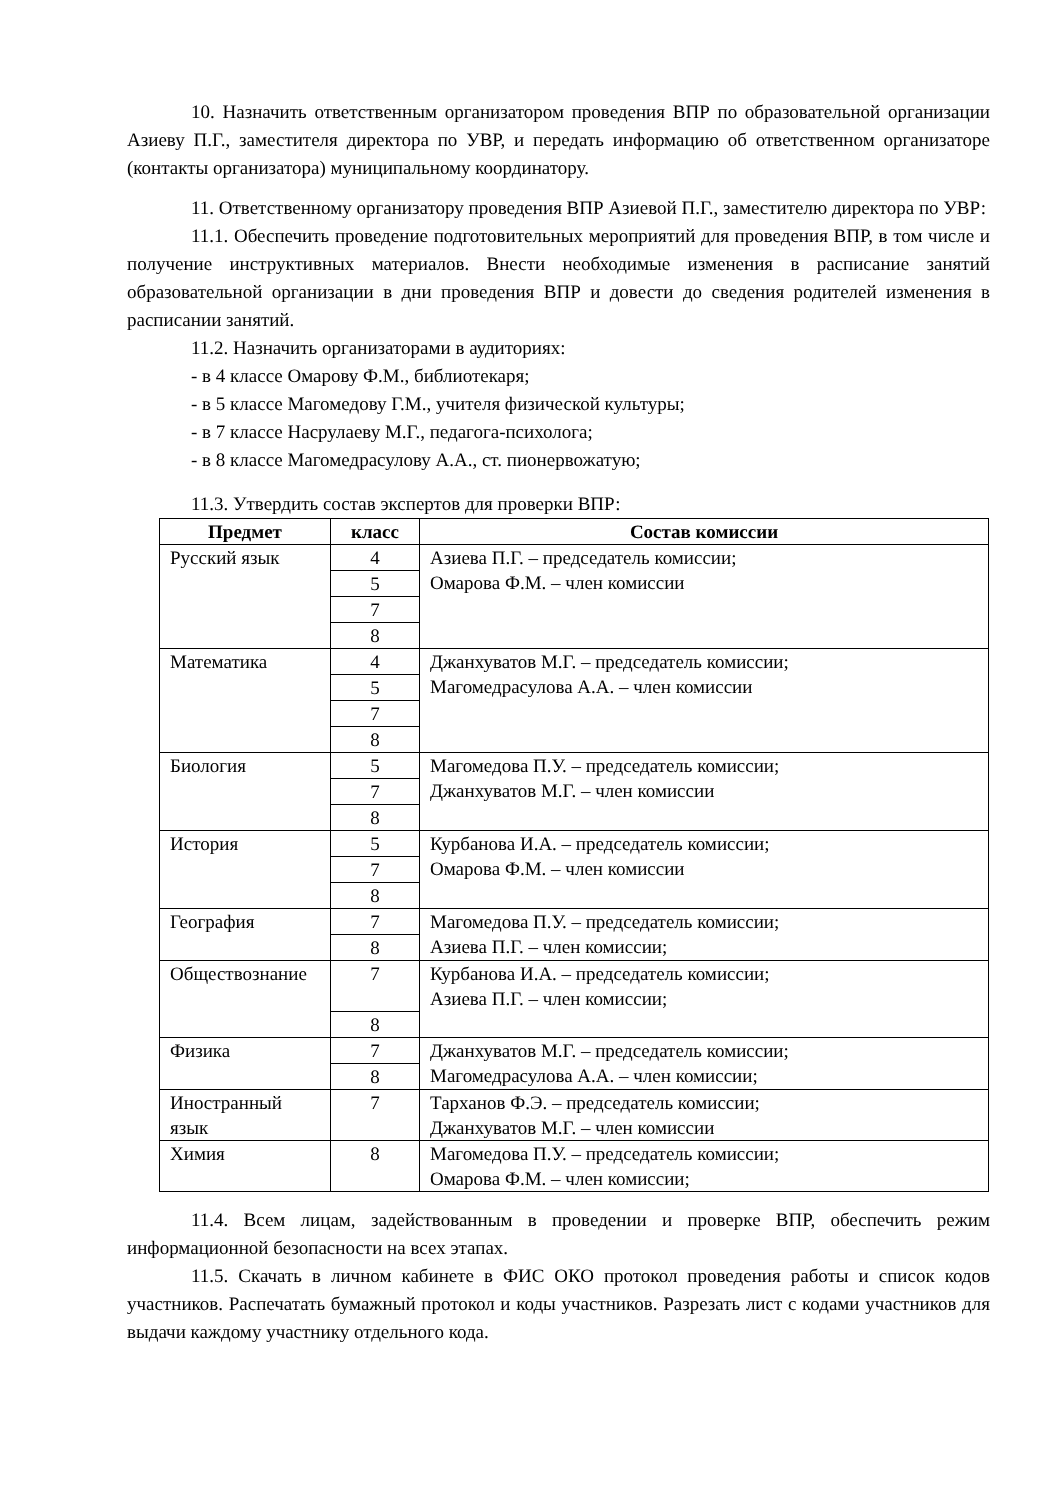10. Назначить ответственным организатором проведения ВПР по образовательной организации Азиеву П.Г., заместителя директора по УВР, и передать информацию об ответственном организаторе (контакты организатора) муниципальному координатору.
11. Ответственному организатору проведения ВПР Азиевой П.Г., заместителю директора по УВР:
11.1. Обеспечить проведение подготовительных мероприятий для проведения ВПР, в том числе и получение инструктивных материалов. Внести необходимые изменения в расписание занятий образовательной организации в дни проведения ВПР и довести до сведения родителей изменения в расписании занятий.
11.2. Назначить организаторами в аудиториях:
- в 4 классе Омарову Ф.М., библиотекаря;
- в 5 классе Магомедову Г.М., учителя физической культуры;
- в 7 классе Насрулаеву М.Г., педагога-психолога;
- в 8 классе Магомедрасулову А.А., ст. пионервожатую;
11.3. Утвердить состав экспертов для проверки ВПР:
| Предмет | класс | Состав комиссии |
| --- | --- | --- |
| Русский язык | 4 | Азиева П.Г. – председатель комиссии; Омарова Ф.М. – член комиссии |
| | 5 | |
| | 7 | |
| | 8 | |
| Математика | 4 | Джанхуватов М.Г. – председатель комиссии; Магомедрасулова А.А. – член комиссии |
| | 5 | |
| | 7 | |
| | 8 | |
| Биология | 5 | Магомедова П.У. – председатель комиссии; Джанхуватов М.Г. – член комиссии |
| | 7 | |
| | 8 | |
| История | 5 | Курбанова И.А. – председатель комиссии; Омарова Ф.М. – член комиссии |
| | 7 | |
| | 8 | |
| География | 7 | Магомедова П.У. – председатель комиссии; Азиева П.Г. – член комиссии; |
| | 8 | |
| Обществознание | 7 | Курбанова И.А. – председатель комиссии; Азиева П.Г. – член комиссии; |
| | 8 | |
| Физика | 7 | Джанхуватов М.Г. – председатель комиссии; Магомедрасулова А.А. – член комиссии; |
| | 8 | |
| Иностранный язык | 7 | Тарханов Ф.Э. – председатель комиссии; Джанхуватов М.Г. – член комиссии |
| Химия | 8 | Магомедова П.У. – председатель комиссии; Омарова Ф.М. – член комиссии; |
11.4. Всем лицам, задействованным в проведении и проверке ВПР, обеспечить режим информационной безопасности на всех этапах.
11.5. Скачать в личном кабинете в ФИС ОКО протокол проведения работы и список кодов участников. Распечатать бумажный протокол и коды участников. Разрезать лист с кодами участников для выдачи каждому участнику отдельного кода.